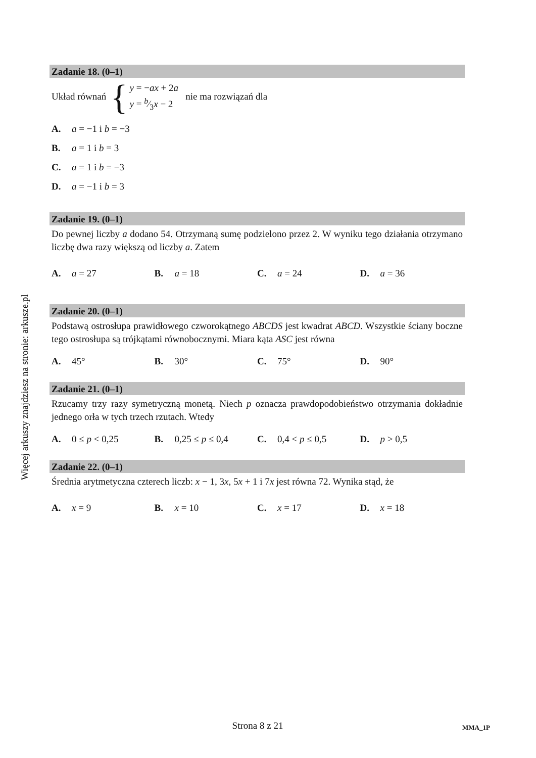Więcej arkuszy znajdziesz na stronie: arkusze.pl
Zadanie 18. (0–1)
Układ równań { y = −ax + 2a
y = b⁄3x − 2 nie ma rozwiązań dla
A. a = −1 i b = −3
B. a = 1 i b = 3
C. a = 1 i b = −3
D. a = −1 i b = 3
Zadanie 19. (0–1)
Do pewnej liczby a dodano 54. Otrzymaną sumę podzielono przez 2. W wyniku tego działania otrzymano liczbę dwa razy większą od liczby a. Zatem
A. a = 27 B. a = 18 C. a = 24 D. a = 36
Zadanie 20. (0–1)
Podstawą ostrosłupa prawidłowego czworokątnego ABCDS jest kwadrat ABCD. Wszystkie ściany boczne tego ostrosłupa są trójkątami równobocznymi. Miara kąta ASC jest równa
A. 45° B. 30° C. 75° D. 90°
Zadanie 21. (0–1)
Rzucamy trzy razy symetryczną monetą. Niech p oznacza prawdopodobieństwo otrzymania dokładnie jednego orła w tych trzech rzutach. Wtedy
A. 0 ≤ p < 0,25 B. 0,25 ≤ p ≤ 0,4 C. 0,4 < p ≤ 0,5 D. p > 0,5
Zadanie 22. (0–1)
Średnia arytmetyczna czterech liczb: x − 1, 3x, 5x + 1 i 7x jest równa 72. Wynika stąd, że
A. x = 9 B. x = 10 C. x = 17 D. x = 18
Strona 8 z 21 MMA_1P